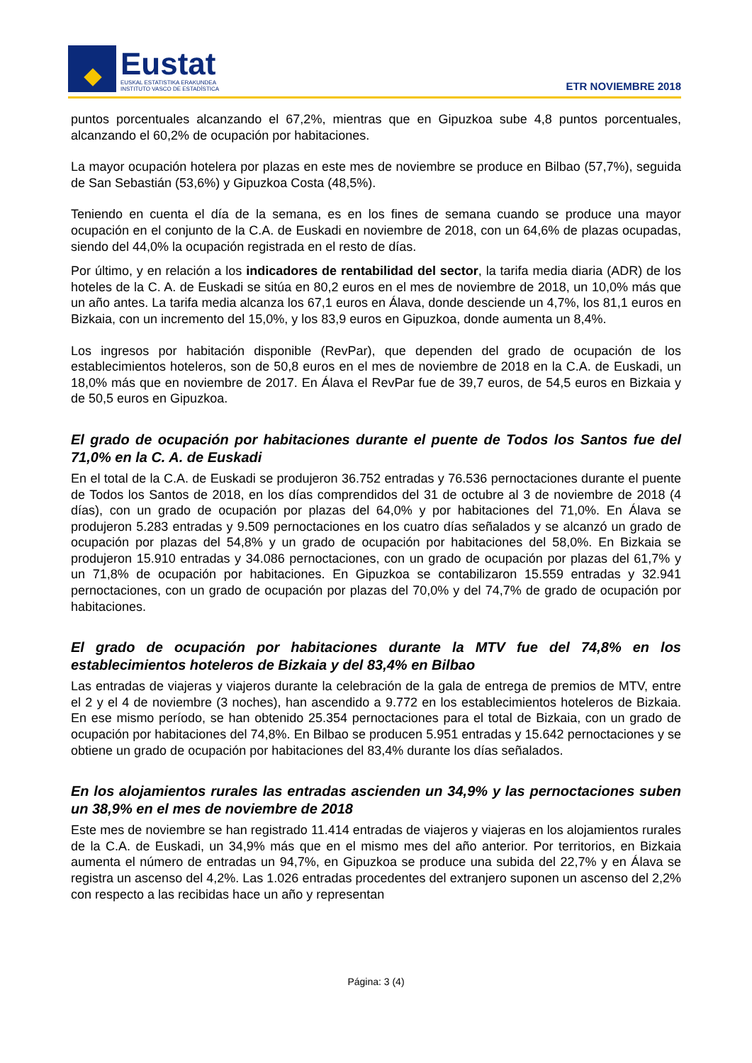Eustat
EUSKAL ESTATISTIKA ERAKUNDEA
INSTITUTO VASCO DE ESTADÍSTICA
ETR NOVIEMBRE 2018
puntos porcentuales alcanzando el 67,2%, mientras que en Gipuzkoa sube 4,8 puntos porcentuales, alcanzando el 60,2% de ocupación por habitaciones.
La mayor ocupación hotelera por plazas en este mes de noviembre se produce en Bilbao (57,7%), seguida de San Sebastián (53,6%) y Gipuzkoa Costa (48,5%).
Teniendo en cuenta el día de la semana, es en los fines de semana cuando se produce una mayor ocupación en el conjunto de la C.A. de Euskadi en noviembre de 2018, con un 64,6% de plazas ocupadas, siendo del 44,0% la ocupación registrada en el resto de días.
Por último, y en relación a los indicadores de rentabilidad del sector, la tarifa media diaria (ADR) de los hoteles de la C. A. de Euskadi se sitúa en 80,2 euros en el mes de noviembre de 2018, un 10,0% más que un año antes. La tarifa media alcanza los 67,1 euros en Álava, donde desciende un 4,7%, los 81,1 euros en Bizkaia, con un incremento del 15,0%, y los 83,9 euros en Gipuzkoa, donde aumenta un 8,4%.
Los ingresos por habitación disponible (RevPar), que dependen del grado de ocupación de los establecimientos hoteleros, son de 50,8 euros en el mes de noviembre de 2018 en la C.A. de Euskadi, un 18,0% más que en noviembre de 2017. En Álava el RevPar fue de 39,7 euros, de 54,5 euros en Bizkaia y de 50,5 euros en Gipuzkoa.
El grado de ocupación por habitaciones durante el puente de Todos los Santos fue del 71,0% en la C. A. de Euskadi
En el total de la C.A. de Euskadi se produjeron 36.752 entradas y 76.536 pernoctaciones durante el puente de Todos los Santos de 2018, en los días comprendidos del 31 de octubre al 3 de noviembre de 2018 (4 días), con un grado de ocupación por plazas del 64,0% y por habitaciones del 71,0%. En Álava se produjeron 5.283 entradas y 9.509 pernoctaciones en los cuatro días señalados y se alcanzó un grado de ocupación por plazas del 54,8% y un grado de ocupación por habitaciones del 58,0%. En Bizkaia se produjeron 15.910 entradas y 34.086 pernoctaciones, con un grado de ocupación por plazas del 61,7% y un 71,8% de ocupación por habitaciones. En Gipuzkoa se contabilizaron 15.559 entradas y 32.941 pernoctaciones, con un grado de ocupación por plazas del 70,0% y del 74,7% de grado de ocupación por habitaciones.
El grado de ocupación por habitaciones durante la MTV fue del 74,8% en los establecimientos hoteleros de Bizkaia y del 83,4% en Bilbao
Las entradas de viajeras y viajeros durante la celebración de la gala de entrega de premios de MTV, entre el 2 y el 4 de noviembre (3 noches), han ascendido a 9.772 en los establecimientos hoteleros de Bizkaia. En ese mismo período, se han obtenido 25.354 pernoctaciones para el total de Bizkaia, con un grado de ocupación por habitaciones del 74,8%. En Bilbao se producen 5.951 entradas y 15.642 pernoctaciones y se obtiene un grado de ocupación por habitaciones del 83,4% durante los días señalados.
En los alojamientos rurales las entradas ascienden un 34,9% y las pernoctaciones suben un 38,9% en el mes de noviembre de 2018
Este mes de noviembre se han registrado 11.414 entradas de viajeros y viajeras en los alojamientos rurales de la C.A. de Euskadi, un 34,9% más que en el mismo mes del año anterior. Por territorios, en Bizkaia aumenta el número de entradas un 94,7%, en Gipuzkoa se produce una subida del 22,7% y en Álava se registra un ascenso del 4,2%. Las 1.026 entradas procedentes del extranjero suponen un ascenso del 2,2% con respecto a las recibidas hace un año y representan
Página: 3 (4)